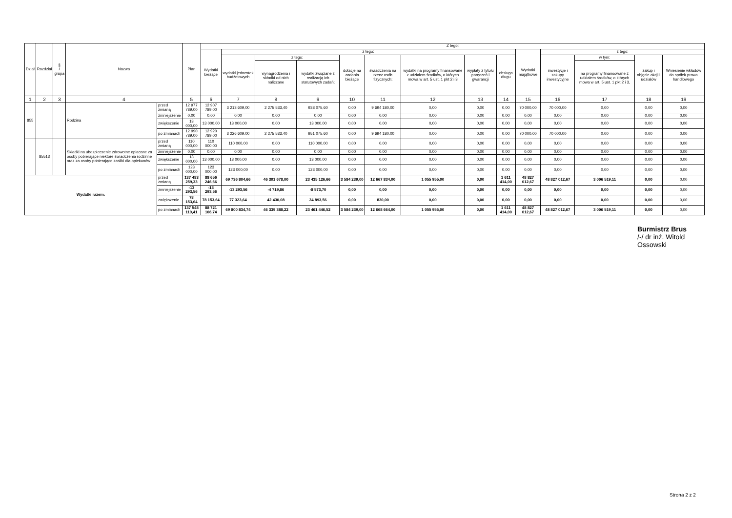| Dział | Rozdział | § / grupa | Nazwa | | Plan | Z tego: | | | | | | | | | | | | | |
| --- | --- | --- | --- | --- | --- | --- | --- | --- | --- | --- | --- | --- | --- | --- | --- | --- | --- | --- | --- |
| | | | | | | Wydatki bieżące | z tego: | | | | | | | | Wydatki majątkowe | z tego: | | | |
| | | | | | | | wydatki jednostek budżetowych | z tego: | | dotacje na zadania bieżące | świadczenia na rzecz osób fizycznych; | wydatki na programy finansowane z udziałem środków, o których mowa w art. 5 ust. 1 pkt 2 i 3 | wypłaty z tytułu poręczeń i gwarancji | obsługa długu | | inwestycje i zakupy inwestycyjne | w tym: | zakup i objęcie akcji i udziałów | Wniesienie wkładów do spółek prawa handlowego |
| | | | | | | | | wynagrodzenia i składki od nich naliczane | wydatki związane z realizacją ich statutowych zadań; | | | | | | | | na programy finansowane z udziałem środków, o których mowa w art. 5 ust. 1 pkt 2 i 3, | | |
| 1 | 2 | 3 | 4 | | 5 | 6 | 7 | 8 | 9 | 10 | 11 | 12 | 13 | 14 | 15 | 16 | 17 | 18 | 19 |
| 855 | | | Rodzina | przed zmianą | 12 977 789,00 | 12 907 789,00 | 3 213 609,00 | 2 275 533,40 | 938 075,60 | 0,00 | 9 694 180,00 | 0,00 | 0,00 | 0,00 | 70 000,00 | 70 000,00 | 0,00 | 0,00 | 0,00 |
| | | | | zmniejszenie | 0,00 | 0,00 | 0,00 | 0,00 | 0,00 | 0,00 | 0,00 | 0,00 | 0,00 | 0,00 | 0,00 | 0,00 | 0,00 | 0,00 | 0,00 |
| | | | | zwiększenie | 13 000,00 | 13 000,00 | 13 000,00 | 0,00 | 13 000,00 | 0,00 | 0,00 | 0,00 | 0,00 | 0,00 | 0,00 | 0,00 | 0,00 | 0,00 | 0,00 |
| | | | | po zmianach | 12 990 789,00 | 12 920 789,00 | 3 226 609,00 | 2 275 533,40 | 951 075,60 | 0,00 | 9 694 180,00 | 0,00 | 0,00 | 0,00 | 70 000,00 | 70 000,00 | 0,00 | 0,00 | 0,00 |
| | 85513 | | Składki na ubezpieczenie zdrowotne opłacane za osoby pobierające niektóre świadczenia rodzinne oraz za osoby pobierające zasiłki dla opiekunów | przed zmianą | 110 000,00 | 110 000,00 | 110 000,00 | 0,00 | 110 000,00 | 0,00 | 0,00 | 0,00 | 0,00 | 0,00 | 0,00 | 0,00 | 0,00 | 0,00 | 0,00 |
| | | | | zmniejszenie | 0,00 | 0,00 | 0,00 | 0,00 | 0,00 | 0,00 | 0,00 | 0,00 | 0,00 | 0,00 | 0,00 | 0,00 | 0,00 | 0,00 | 0,00 |
| | | | | zwiększenie | 13 000,00 | 13 000,00 | 13 000,00 | 0,00 | 13 000,00 | 0,00 | 0,00 | 0,00 | 0,00 | 0,00 | 0,00 | 0,00 | 0,00 | 0,00 | 0,00 |
| | | | | po zmianach | 123 000,00 | 123 000,00 | 123 000,00 | 0,00 | 123 000,00 | 0,00 | 0,00 | 0,00 | 0,00 | 0,00 | 0,00 | 0,00 | 0,00 | 0,00 | 0,00 |
| Wydatki razem: | | | | przed zmianą | 137 483 259,33 | 88 656 246,66 | 69 736 804,66 | 46 301 678,00 | 23 435 126,66 | 3 584 239,00 | 12 667 834,00 | 1 055 955,00 | 0,00 | 1 611 414,00 | 48 827 012,67 | 48 827 012,67 | 3 006 519,11 | 0,00 | 0,00 |
| | | | | zmniejszenie | -13 293,56 | -13 293,56 | -13 293,56 | -4 719,86 | -8 573,70 | 0,00 | 0,00 | 0,00 | 0,00 | 0,00 | 0,00 | 0,00 | 0,00 | 0,00 | 0,00 |
| | | | | zwiększenie | 78 153,64 | 78 153,64 | 77 323,64 | 42 430,08 | 34 893,56 | 0,00 | 830,00 | 0,00 | 0,00 | 0,00 | 0,00 | 0,00 | 0,00 | 0,00 | 0,00 |
| | | | | po zmianach | 137 548 119,41 | 88 721 106,74 | 69 800 834,74 | 46 339 388,22 | 23 461 446,52 | 3 584 239,00 | 12 668 664,00 | 1 055 955,00 | 0,00 | 1 611 414,00 | 48 827 012,67 | 48 827 012,67 | 3 006 519,11 | 0,00 | 0,00 |
Burmistrz Brus
/-/ dr inż. Witold Ossowski
Strona 2 z 2